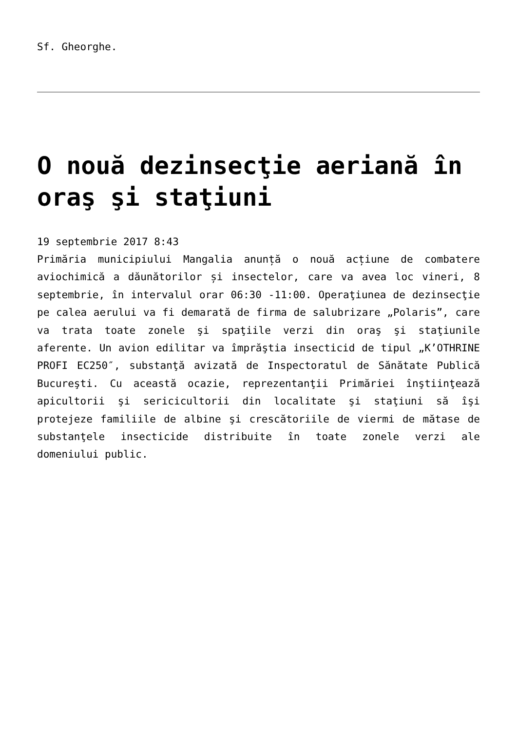Sf. Gheorghe.
O nouă dezinsecţie aeriană în oraş şi staţiuni
19 septembrie 2017 8:43
Primăria municipiului Mangalia anunță o nouă acțiune de combatere aviochimică a dăunătorilor și insectelor, care va avea loc vineri, 8 septembrie, în intervalul orar 06:30 -11:00. Operaţiunea de dezinsecţie pe calea aerului va fi demarată de firma de salubrizare „Polaris”, care va trata toate zonele şi spaţiile verzi din oraş şi staţiunile aferente. Un avion edilitar va împrăştia insecticid de tipul „K’OTHRINE PROFI EC250″, substanţă avizată de Inspectoratul de Sănătate Publică Bucureşti. Cu această ocazie, reprezentanţii Primăriei înştiinţează apicultorii şi sericicultorii din localitate şi staţiuni să îşi protejeze familiile de albine şi crescătoriile de viermi de mătase de substanţele insecticide distribuite în toate zonele verzi ale domeniului public.